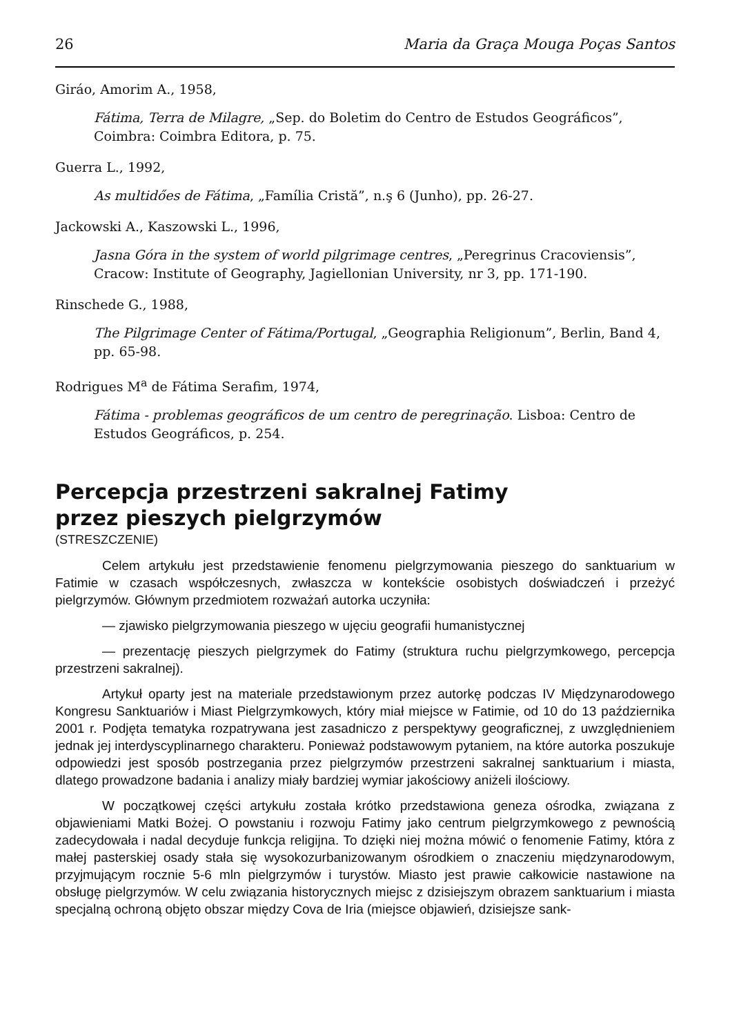26 Maria da Graça Mouga Poças Santos
Giráo, Amorim A., 1958,
Fátima, Terra de Milagre, „Sep. do Boletim do Centro de Estudos Geográficos”, Coimbra: Coimbra Editora, p. 75.
Guerra L., 1992,
As multidőes de Fátima, „Família Cristă”, n.ş 6 (Junho), pp. 26-27.
Jackowski A., Kaszowski L., 1996,
Jasna Góra in the system of world pilgrimage centres, „Peregrinus Cracoviensis”, Cracow: Institute of Geography, Jagiellonian University, nr 3, pp. 171-190.
Rinschede G., 1988,
The Pilgrimage Center of Fátima/Portugal, „Geographia Religionum”, Berlin, Band 4, pp. 65-98.
Rodrigues M<sup>a</sup> de Fátima Serafim, 1974,
Fátima - problemas geográficos de um centro de peregrinação. Lisboa: Centro de Estudos Geográficos, p. 254.
Percepcja przestrzeni sakralnej Fatimy
przez pieszych pielgrzymów
(STRESZCZENIE)
Celem artykułu jest przedstawienie fenomenu pielgrzymowania pieszego do sanktuarium w Fatimie w czasach współczesnych, zwłaszcza w kontekście osobistych doświadczeń i przeżyć pielgrzymów. Głównym przedmiotem rozważań autorka uczyniła:
— zjawisko pielgrzymowania pieszego w ujęciu geografii humanistycznej
— prezentację pieszych pielgrzymek do Fatimy (struktura ruchu pielgrzymkowego, percepcja przestrzeni sakralnej).
Artykuł oparty jest na materiale przedstawionym przez autorkę podczas IV Międzynarodowego Kongresu Sanktuariów i Miast Pielgrzymkowych, który miał miejsce w Fatimie, od 10 do 13 października 2001 r. Podjęta tematyka rozpatrywana jest zasadniczo z perspektywy geograficznej, z uwzględnieniem jednak jej interdyscyplinarnego charakteru. Ponieważ podstawowym pytaniem, na które autorka poszukuje odpowiedzi jest sposób postrzegania przez pielgrzymów przestrzeni sakralnej sanktuarium i miasta, dlatego prowadzone badania i analizy miały bardziej wymiar jakościowy aniżeli ilościowy.
W początkowej części artykułu została krótko przedstawiona geneza ośrodka, związana z objawieniami Matki Bożej. O powstaniu i rozwoju Fatimy jako centrum pielgrzymkowego z pewnością zadecydowała i nadal decyduje funkcja religijna. To dzięki niej można mówić o fenomenie Fatimy, która z małej pasterskiej osady stała się wysokozurbanizowanym ośrodkiem o znaczeniu międzynarodowym, przyjmującym rocznie 5-6 mln pielgrzymów i turystów. Miasto jest prawie całkowicie nastawione na obsługę pielgrzymów. W celu związania historycznych miejsc z dzisiejszym obrazem sanktuarium i miasta specjalną ochroną objęto obszar między Cova de Iria (miejsce objawień, dzisiejsze sank-